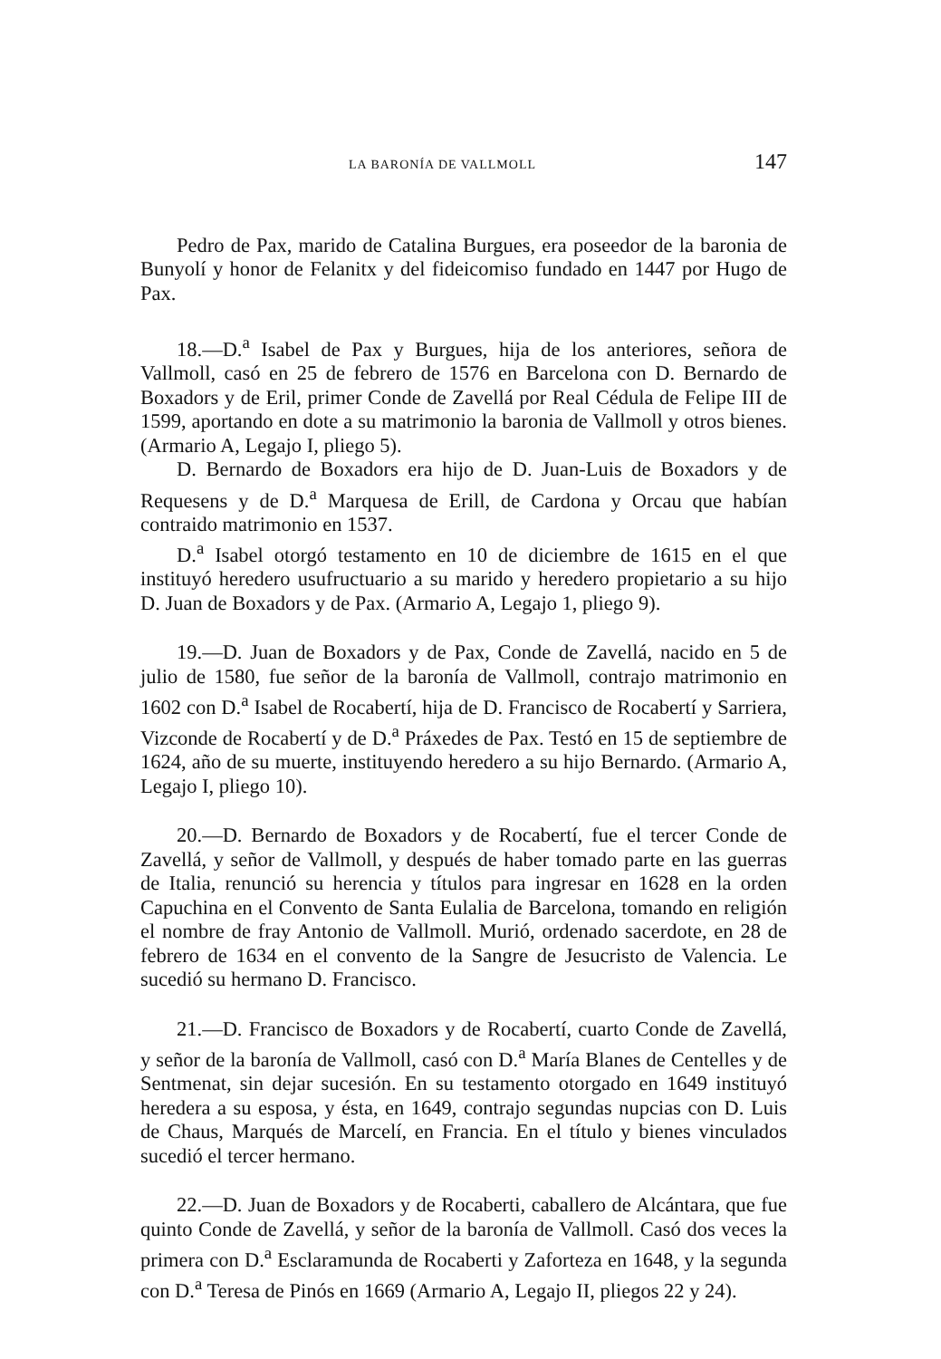LA BARONÍA DE VALLMOLL 147
Pedro de Pax, marido de Catalina Burgues, era poseedor de la baronia de Bunyolí y honor de Felanitx y del fideicomiso fundado en 1447 por Hugo de Pax.
18.—D.<sup>a</sup> Isabel de Pax y Burgues, hija de los anteriores, señora de Vallmoll, casó en 25 de febrero de 1576 en Barcelona con D. Bernardo de Boxadors y de Eril, primer Conde de Zavellá por Real Cédula de Felipe III de 1599, aportando en dote a su matrimonio la baronia de Vallmoll y otros bienes. (Armario A, Legajo I, pliego 5).
D. Bernardo de Boxadors era hijo de D. Juan-Luis de Boxadors y de Requesens y de D.<sup>a</sup> Marquesa de Erill, de Cardona y Orcau que habían contraido matrimonio en 1537.
D.<sup>a</sup> Isabel otorgó testamento en 10 de diciembre de 1615 en el que instituyó heredero usufructuario a su marido y heredero propietario a su hijo D. Juan de Boxadors y de Pax. (Armario A, Legajo 1, pliego 9).
19.—D. Juan de Boxadors y de Pax, Conde de Zavellá, nacido en 5 de julio de 1580, fue señor de la baronía de Vallmoll, contrajo matrimonio en 1602 con D.<sup>a</sup> Isabel de Rocabertí, hija de D. Francisco de Rocabertí y Sarriera, Vizconde de Rocabertí y de D.<sup>a</sup> Práxedes de Pax. Testó en 15 de septiembre de 1624, año de su muerte, instituyendo heredero a su hijo Bernardo. (Armario A, Legajo I, pliego 10).
20.—D. Bernardo de Boxadors y de Rocabertí, fue el tercer Conde de Zavellá, y señor de Vallmoll, y después de haber tomado parte en las guerras de Italia, renunció su herencia y títulos para ingresar en 1628 en la orden Capuchina en el Convento de Santa Eulalia de Barcelona, tomando en religión el nombre de fray Antonio de Vallmoll. Murió, ordenado sacerdote, en 28 de febrero de 1634 en el convento de la Sangre de Jesucristo de Valencia. Le sucedió su hermano D. Francisco.
21.—D. Francisco de Boxadors y de Rocabertí, cuarto Conde de Zavellá, y señor de la baronía de Vallmoll, casó con D.<sup>a</sup> María Blanes de Centelles y de Sentmenat, sin dejar sucesión. En su testamento otorgado en 1649 instituyó heredera a su esposa, y ésta, en 1649, contrajo segundas nupcias con D. Luis de Chaus, Marqués de Marcelí, en Francia. En el título y bienes vinculados sucedió el tercer hermano.
22.—D. Juan de Boxadors y de Rocaberti, caballero de Alcántara, que fue quinto Conde de Zavellá, y señor de la baronía de Vallmoll. Casó dos veces la primera con D.<sup>a</sup> Esclaramunda de Rocaberti y Zaforteza en 1648, y la segunda con D.<sup>a</sup> Teresa de Pinós en 1669 (Armario A, Legajo II, pliegos 22 y 24).